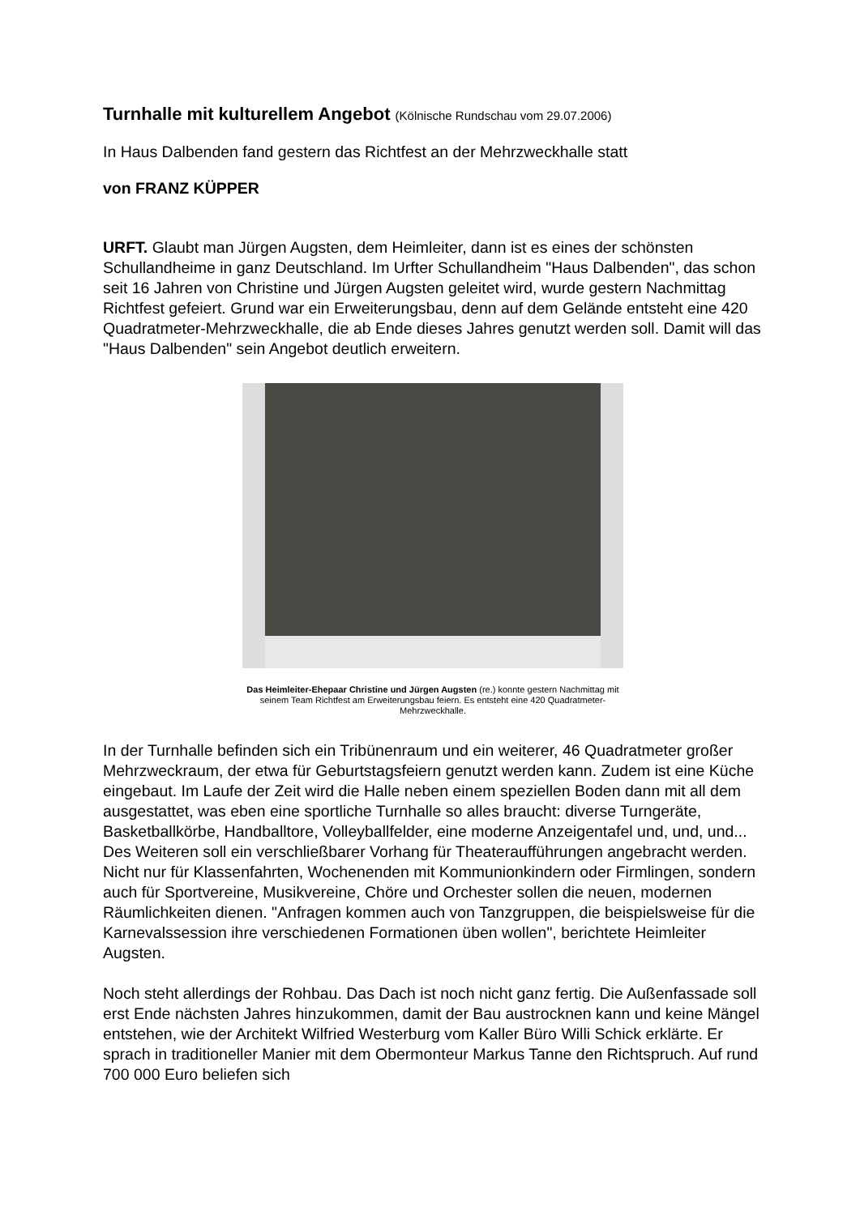Turnhalle mit kulturellem Angebot (Kölnische Rundschau vom 29.07.2006)
In Haus Dalbenden fand gestern das Richtfest an der Mehrzweckhalle statt
von FRANZ KÜPPER
URFT. Glaubt man Jürgen Augsten, dem Heimleiter, dann ist es eines der schönsten Schullandheime in ganz Deutschland. Im Urfter Schullandheim "Haus Dalbenden", das schon seit 16 Jahren von Christine und Jürgen Augsten geleitet wird, wurde gestern Nachmittag Richtfest gefeiert. Grund war ein Erweiterungsbau, denn auf dem Gelände entsteht eine 420 Quadratmeter-Mehrzweckhalle, die ab Ende dieses Jahres genutzt werden soll. Damit will das "Haus Dalbenden" sein Angebot deutlich erweitern.
Das Heimleiter-Ehepaar Christine und Jürgen Augsten (re.) konnte gestern Nachmittag mit seinem Team Richtfest am Erweiterungsbau feiern. Es entsteht eine 420 Quadratmeter-Mehrzweckhalle.
In der Turnhalle befinden sich ein Tribünenraum und ein weiterer, 46 Quadratmeter großer Mehrzweckraum, der etwa für Geburtstagsfeiern genutzt werden kann. Zudem ist eine Küche eingebaut. Im Laufe der Zeit wird die Halle neben einem speziellen Boden dann mit all dem ausgestattet, was eben eine sportliche Turnhalle so alles braucht: diverse Turngeräte, Basketballkörbe, Handballtore, Volleyballfelder, eine moderne Anzeigentafel und, und, und... Des Weiteren soll ein verschließbarer Vorhang für Theateraufführungen angebracht werden. Nicht nur für Klassenfahrten, Wochenenden mit Kommunionkindern oder Firmlingen, sondern auch für Sportvereine, Musikvereine, Chöre und Orchester sollen die neuen, modernen Räumlichkeiten dienen. "Anfragen kommen auch von Tanzgruppen, die beispielsweise für die Karnevalssession ihre verschiedenen Formationen üben wollen", berichtete Heimleiter Augsten.
Noch steht allerdings der Rohbau. Das Dach ist noch nicht ganz fertig. Die Außenfassade soll erst Ende nächsten Jahres hinzukommen, damit der Bau austrocknen kann und keine Mängel entstehen, wie der Architekt Wilfried Westerburg vom Kaller Büro Willi Schick erklärte. Er sprach in traditioneller Manier mit dem Obermonteur Markus Tanne den Richtspruch. Auf rund 700 000 Euro beliefen sich